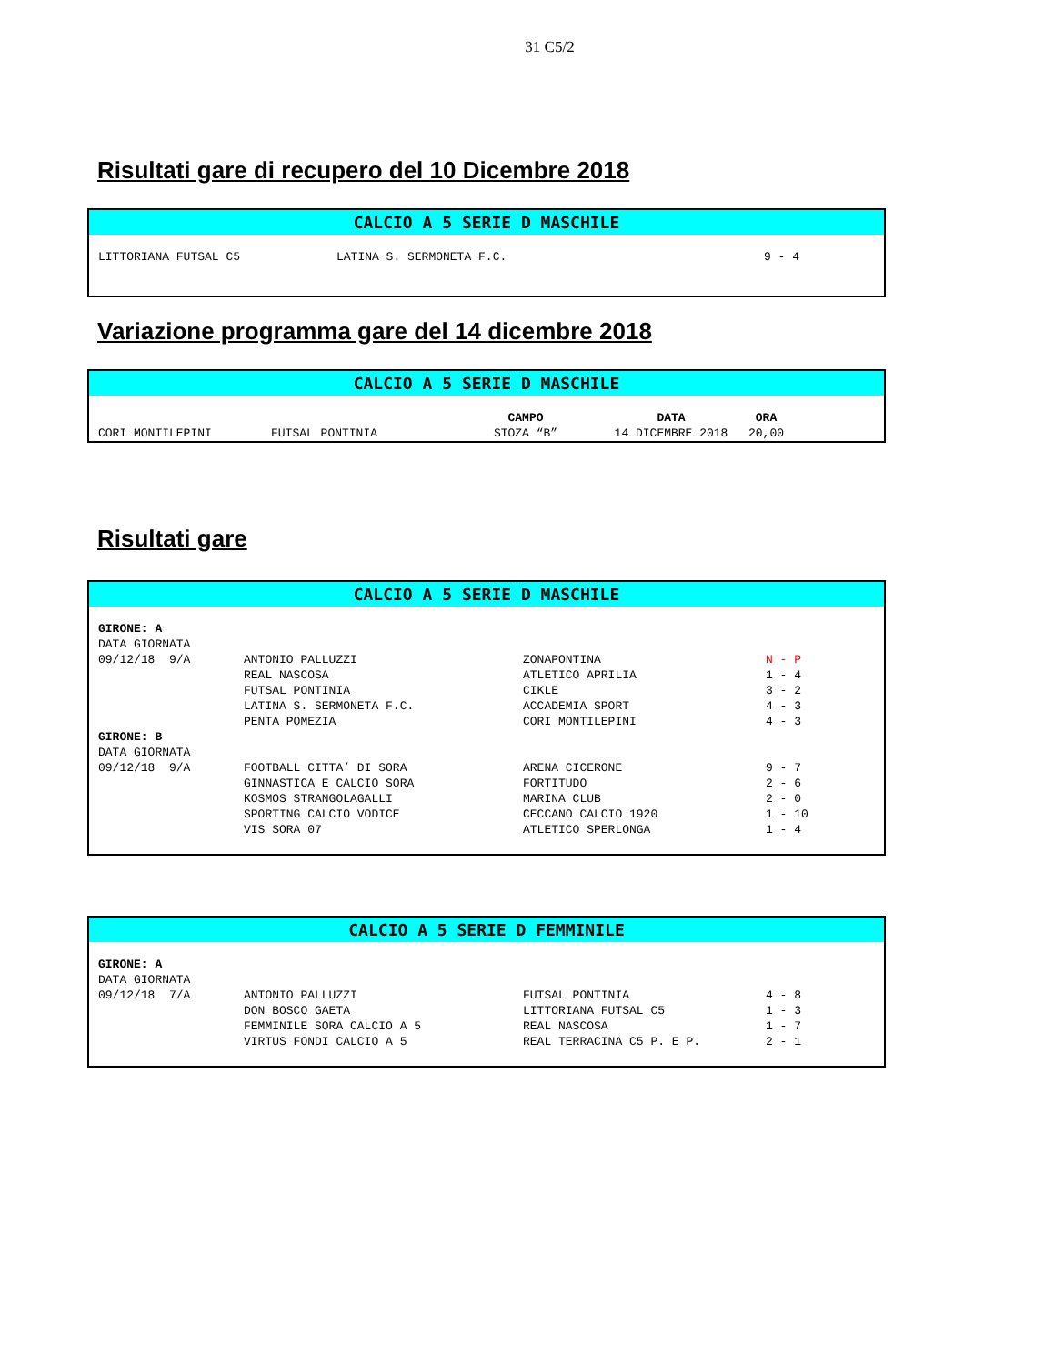31 C5/2
Risultati gare di recupero del 10 Dicembre 2018
CALCIO A 5 SERIE D MASCHILE
| LITTORIANA FUTSAL C5 | LATINA S. SERMONETA F.C. | 9 - 4 |
Variazione programma gare del 14 dicembre 2018
CALCIO A 5 SERIE D MASCHILE
| | | CAMPO | DATA | ORA |
| CORI MONTILEPINI | FUTSAL PONTINIA | STOZA “B” | 14 DICEMBRE 2018 | 20,00 |
Risultati gare
CALCIO A 5 SERIE D MASCHILE
| GIRONE: A | | | |
| --- | --- | --- | --- |
| DATA GIORNATA | | | |
| 09/12/18 9/A | ANTONIO PALLUZZI | ZONAPONTINA | N - P |
| | REAL NASCOSA | ATLETICO APRILIA | 1 - 4 |
| | FUTSAL PONTINIA | CIKLE | 3 - 2 |
| | LATINA S. SERMONETA F.C. | ACCADEMIA SPORT | 4 - 3 |
| | PENTA POMEZIA | CORI MONTILEPINI | 4 - 3 |
| GIRONE: B | | | |
| DATA GIORNATA | | | |
| 09/12/18 9/A | FOOTBALL CITTA’ DI SORA | ARENA CICERONE | 9 - 7 |
| | GINNASTICA E CALCIO SORA | FORTITUDO | 2 - 6 |
| | KOSMOS STRANGOLAGALLI | MARINA CLUB | 2 - 0 |
| | SPORTING CALCIO VODICE | CECCANO CALCIO 1920 | 1 - 10 |
| | VIS SORA 07 | ATLETICO SPERLONGA | 1 - 4 |
CALCIO A 5 SERIE D FEMMINILE
| GIRONE: A | | | |
| --- | --- | --- | --- |
| DATA GIORNATA | | | |
| 09/12/18 7/A | ANTONIO PALLUZZI | FUTSAL PONTINIA | 4 - 8 |
| | DON BOSCO GAETA | LITTORIANA FUTSAL C5 | 1 - 3 |
| | FEMMINILE SORA CALCIO A 5 | REAL NASCOSA | 1 - 7 |
| | VIRTUS FONDI CALCIO A 5 | REAL TERRACINA C5 P. E P. | 2 - 1 |